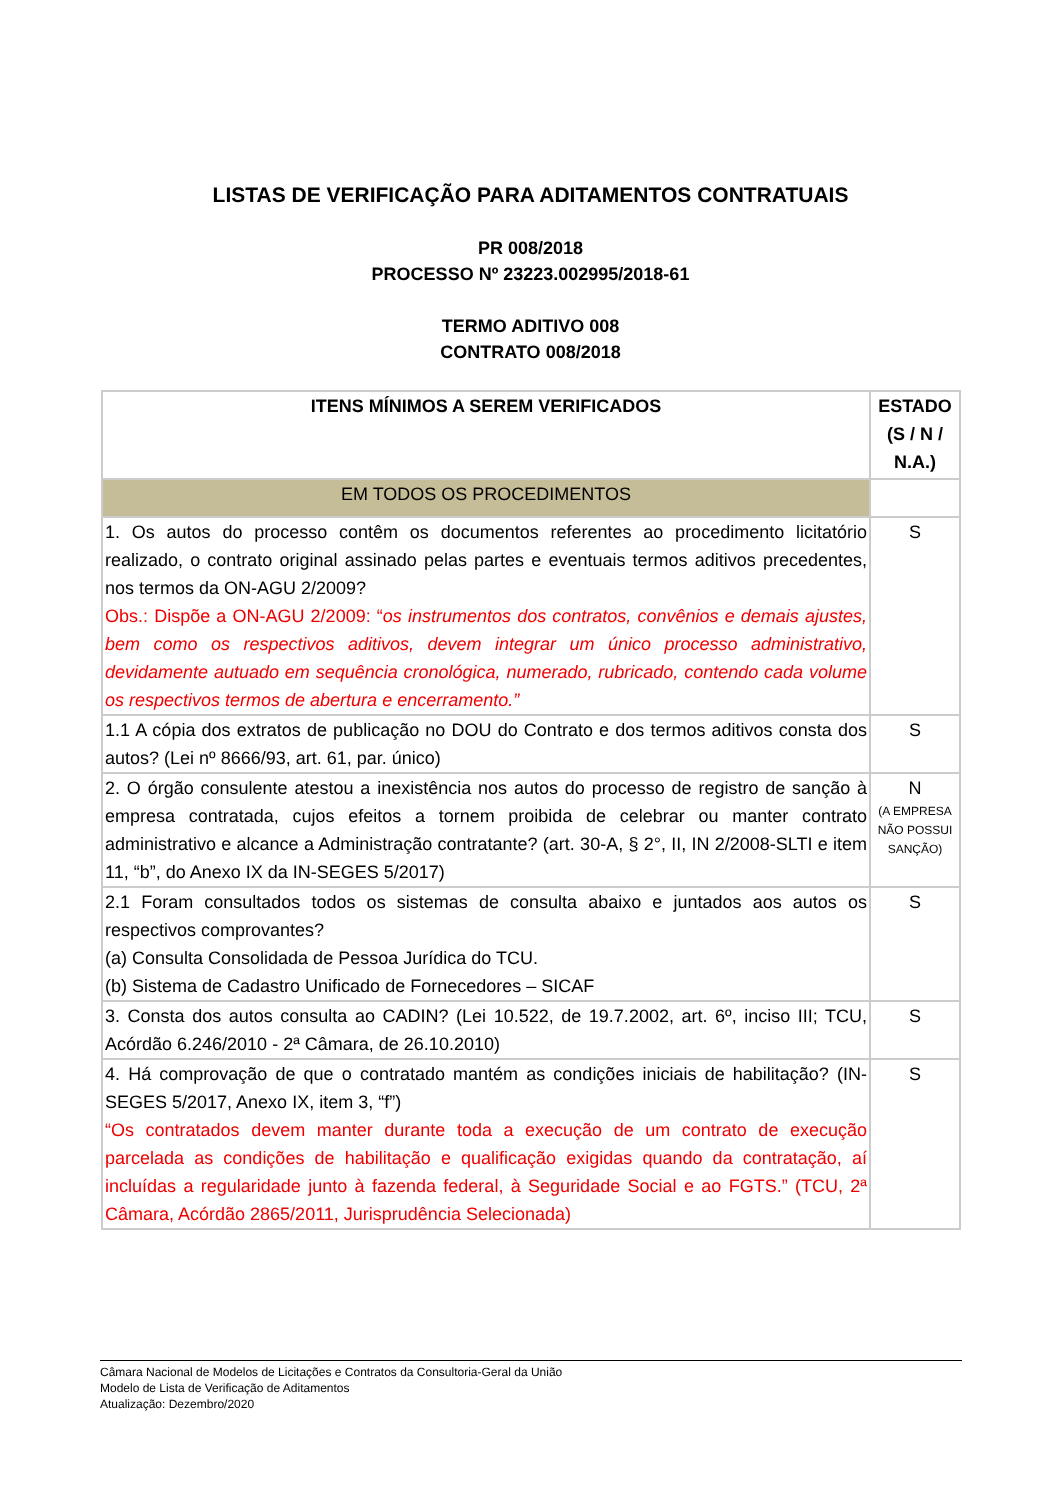LISTAS DE VERIFICAÇÃO PARA ADITAMENTOS CONTRATUAIS
PR 008/2018
PROCESSO Nº 23223.002995/2018-61
TERMO ADITIVO 008
CONTRATO 008/2018
| ITENS MÍNIMOS A SEREM VERIFICADOS | ESTADO (S / N / N.A.) |
| --- | --- |
| EM TODOS OS PROCEDIMENTOS | |
| 1. Os autos do processo contêm os documentos referentes ao procedimento licitatório realizado, o contrato original assinado pelas partes e eventuais termos aditivos precedentes, nos termos da ON-AGU 2/2009? Obs.: Dispõe a ON-AGU 2/2009: “ os instrumentos dos contratos, convênios e demais ajustes, bem como os respectivos aditivos, devem integrar um único processo administrativo, devidamente autuado em sequência cronológica, numerado, rubricado, contendo cada volume os respectivos termos de abertura e encerramento.” | S |
| 1.1 A cópia dos extratos de publicação no DOU do Contrato e dos termos aditivos consta dos autos? (Lei nº 8666/93, art. 61, par. único) | S |
| 2. O órgão consulente atestou a inexistência nos autos do processo de registro de sanção à empresa contratada, cujos efeitos a tornem proibida de celebrar ou manter contrato administrativo e alcance a Administração contratante? (art. 30-A, § 2°, II, IN 2/2008-SLTI e item 11, “b”, do Anexo IX da IN-SEGES 5/2017) | N (A EMPRESA NÃO POSSUI SANÇÃO) |
| 2.1 Foram consultados todos os sistemas de consulta abaixo e juntados aos autos os respectivos comprovantes? (a) Consulta Consolidada de Pessoa Jurídica do TCU. (b) Sistema de Cadastro Unificado de Fornecedores – SICAF | S |
| 3. Consta dos autos consulta ao CADIN? (Lei 10.522, de 19.7.2002, art. 6º, inciso III; TCU, Acórdão 6.246/2010 - 2ª Câmara, de 26.10.2010) | S |
| 4. Há comprovação de que o contratado mantém as condições iniciais de habilitação? (IN-SEGES 5/2017, Anexo IX, item 3, “f”) “Os contratados devem manter durante toda a execução de um contrato de execução parcelada as condições de habilitação e qualificação exigidas quando da contratação, aí incluídas a regularidade junto à fazenda federal, à Seguridade Social e ao FGTS.” (TCU, 2ª Câmara, Acórdão 2865/2011, Jurisprudência Selecionada) | S |
Câmara Nacional de Modelos de Licitações e Contratos da Consultoria-Geral da União
Modelo de Lista de Verificação de Aditamentos
Atualização: Dezembro/2020